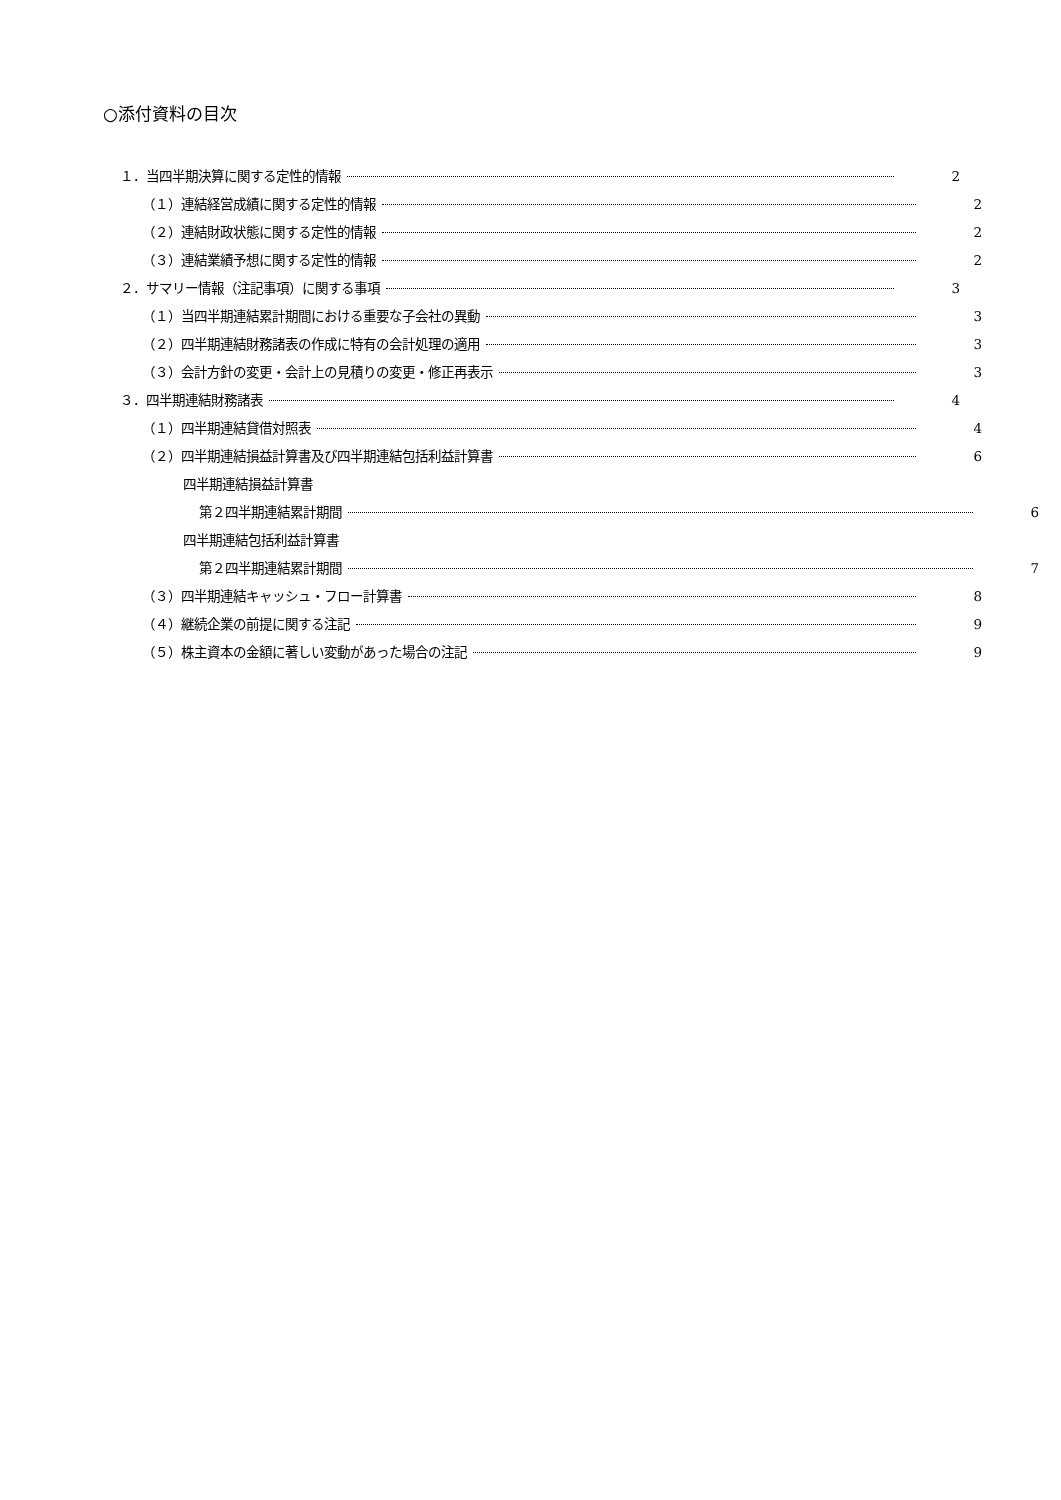○添付資料の目次
１．当四半期決算に関する定性的情報 2
（１）連結経営成績に関する定性的情報 2
（２）連結財政状態に関する定性的情報 2
（３）連結業績予想に関する定性的情報 2
２．サマリー情報（注記事項）に関する事項 3
（１）当四半期連結累計期間における重要な子会社の異動 3
（２）四半期連結財務諸表の作成に特有の会計処理の適用 3
（３）会計方針の変更・会計上の見積りの変更・修正再表示 3
３．四半期連結財務諸表 4
（１）四半期連結貸借対照表 4
（２）四半期連結損益計算書及び四半期連結包括利益計算書 6
四半期連結損益計算書
第２四半期連結累計期間 6
四半期連結包括利益計算書
第２四半期連結累計期間 7
（３）四半期連結キャッシュ・フロー計算書 8
（４）継続企業の前提に関する注記 9
（５）株主資本の金額に著しい変動があった場合の注記 9